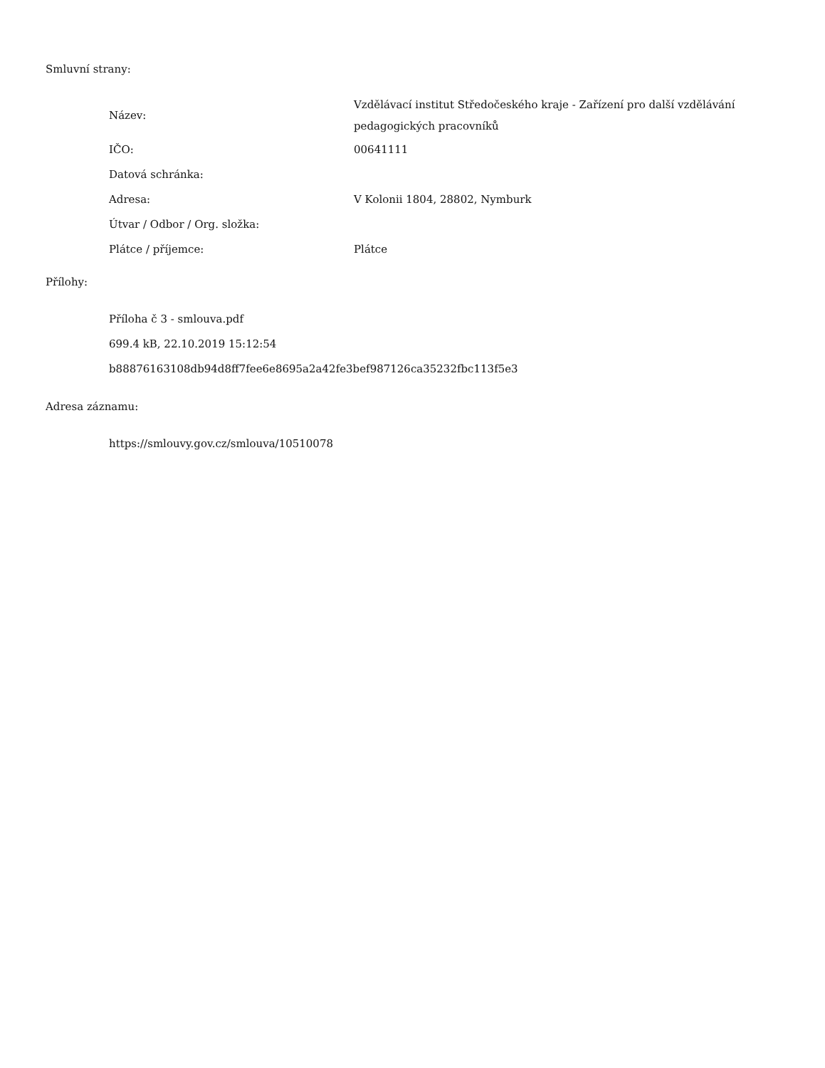Smluvní strany:
| Název: | Vzdělávací institut Středočeského kraje - Zařízení pro další vzdělávání pedagogických pracovníků |
| IČO: | 00641111 |
| Datová schránka: | |
| Adresa: | V Kolonii 1804, 28802, Nymburk |
| Útvar / Odbor / Org. složka: | |
| Plátce / příjemce: | Plátce |
Přílohy:
Příloha č 3 - smlouva.pdf
699.4 kB, 22.10.2019 15:12:54
b88876163108db94d8ff7fee6e8695a2a42fe3bef987126ca35232fbc113f5e3
Adresa záznamu:
https://smlouvy.gov.cz/smlouva/10510078